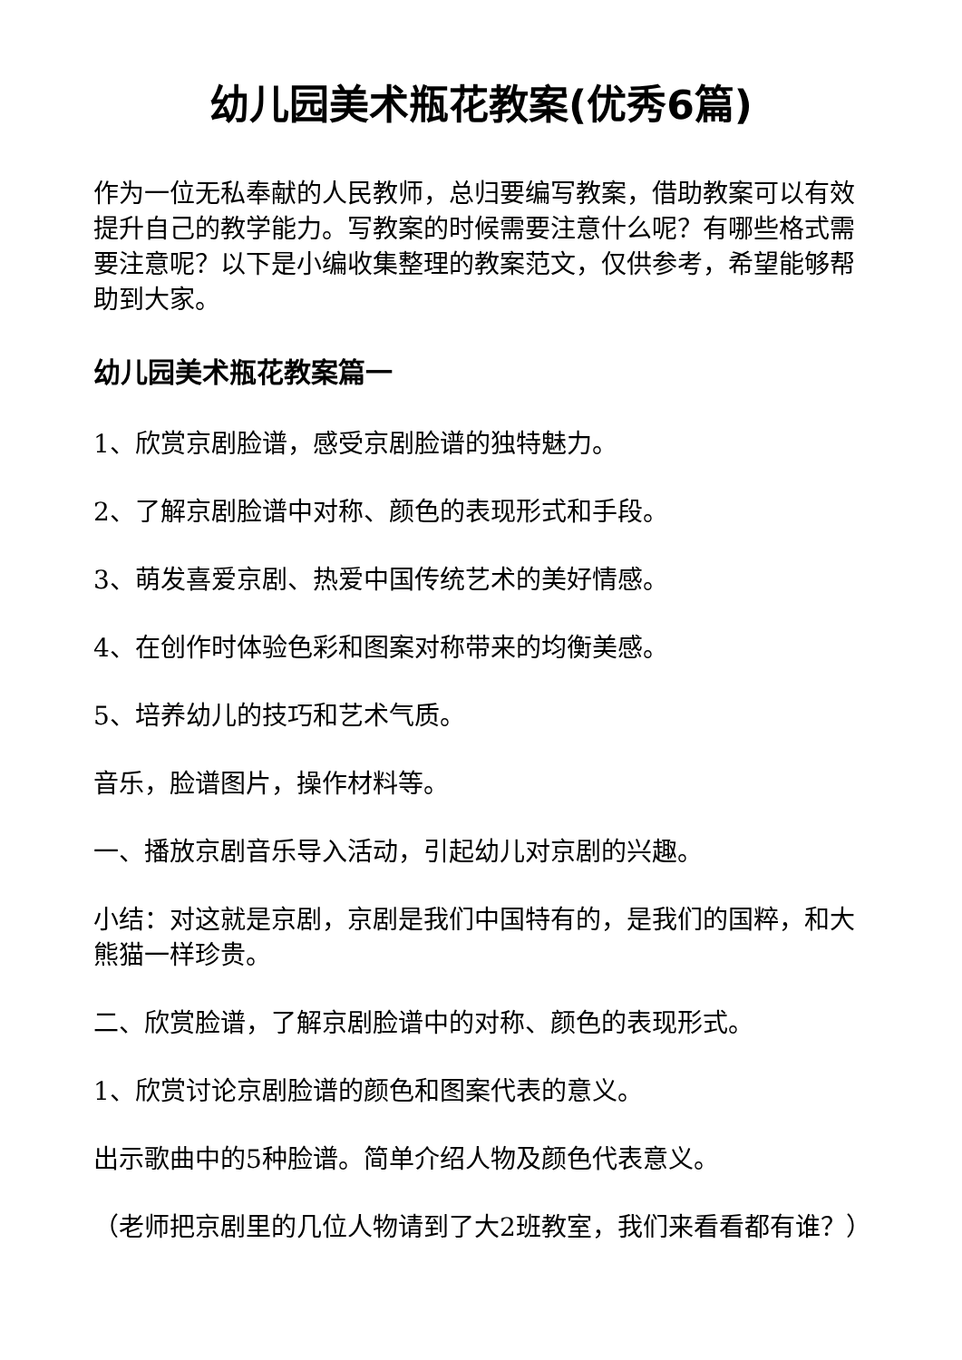幼儿园美术瓶花教案(优秀6篇)
作为一位无私奉献的人民教师，总归要编写教案，借助教案可以有效提升自己的教学能力。写教案的时候需要注意什么呢？有哪些格式需要注意呢？以下是小编收集整理的教案范文，仅供参考，希望能够帮助到大家。
幼儿园美术瓶花教案篇一
1、欣赏京剧脸谱，感受京剧脸谱的独特魅力。
2、了解京剧脸谱中对称、颜色的表现形式和手段。
3、萌发喜爱京剧、热爱中国传统艺术的美好情感。
4、在创作时体验色彩和图案对称带来的均衡美感。
5、培养幼儿的技巧和艺术气质。
音乐，脸谱图片，操作材料等。
一、播放京剧音乐导入活动，引起幼儿对京剧的兴趣。
小结：对这就是京剧，京剧是我们中国特有的，是我们的国粹，和大熊猫一样珍贵。
二、欣赏脸谱，了解京剧脸谱中的对称、颜色的表现形式。
1、欣赏讨论京剧脸谱的颜色和图案代表的意义。
出示歌曲中的5种脸谱。简单介绍人物及颜色代表意义。
（老师把京剧里的几位人物请到了大2班教室，我们来看看都有谁？）